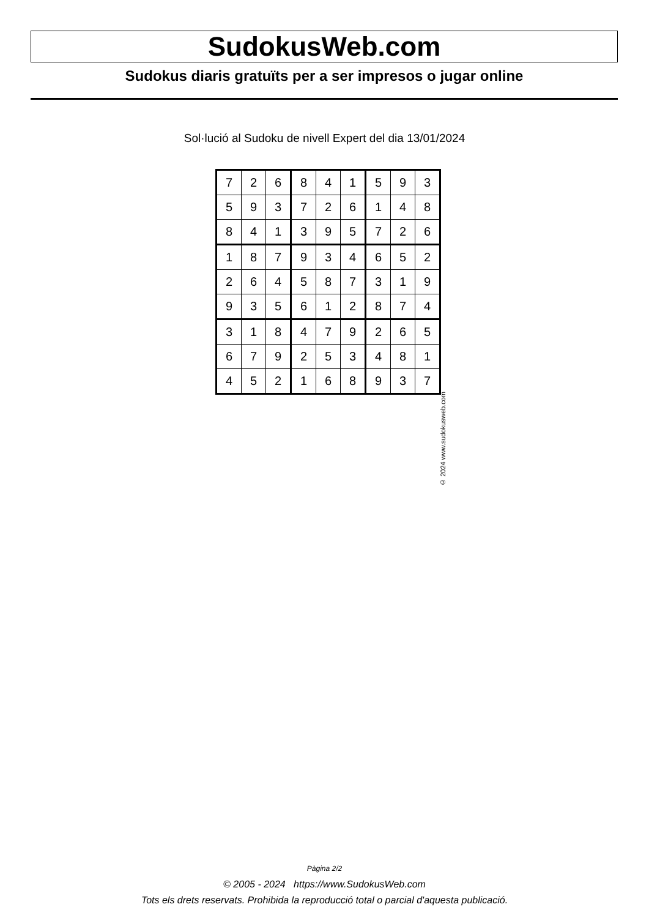SudokusWeb.com
Sudokus diaris gratuïts per a ser impresos o jugar online
Sol·lució al Sudoku de nivell Expert del dia 13/01/2024
| 7 | 2 | 6 | 8 | 4 | 1 | 5 | 9 | 3 |
| 5 | 9 | 3 | 7 | 2 | 6 | 1 | 4 | 8 |
| 8 | 4 | 1 | 3 | 9 | 5 | 7 | 2 | 6 |
| 1 | 8 | 7 | 9 | 3 | 4 | 6 | 5 | 2 |
| 2 | 6 | 4 | 5 | 8 | 7 | 3 | 1 | 9 |
| 9 | 3 | 5 | 6 | 1 | 2 | 8 | 7 | 4 |
| 3 | 1 | 8 | 4 | 7 | 9 | 2 | 6 | 5 |
| 6 | 7 | 9 | 2 | 5 | 3 | 4 | 8 | 1 |
| 4 | 5 | 2 | 1 | 6 | 8 | 9 | 3 | 7 |
© 2024 www.sudokusweb.com
Pàgina 2/2
© 2005 - 2024 https://www.SudokusWeb.com
Tots els drets reservats. Prohibida la reproducció total o parcial d'aquesta publicació.